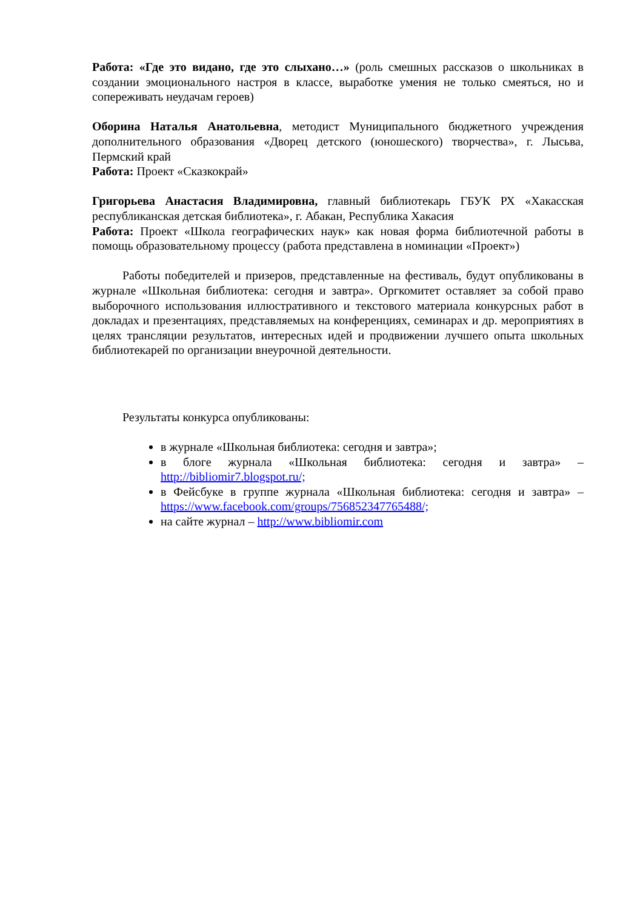Работа: «Где это видано, где это слыхано…» (роль смешных рассказов о школьниках в создании эмоционального настроя в классе, выработке умения не только смеяться, но и сопереживать неудачам героев)
Оборина Наталья Анатольевна, методист Муниципального бюджетного учреждения дополнительного образования «Дворец детского (юношеского) творчества», г. Лысьва, Пермский край
Работа: Проект «Сказкокрай»
Григорьева Анастасия Владимировна, главный библиотекарь ГБУК РХ «Хакасская республиканская детская библиотека», г. Абакан, Республика Хакасия
Работа: Проект «Школа географических наук» как новая форма библиотечной работы в помощь образовательному процессу (работа представлена в номинации «Проект»)
Работы победителей и призеров, представленные на фестиваль, будут опубликованы в журнале «Школьная библиотека: сегодня и завтра». Оргкомитет оставляет за собой право выборочного использования иллюстративного и текстового материала конкурсных работ в докладах и презентациях, представляемых на конференциях, семинарах и др. мероприятиях в целях трансляции результатов, интересных идей и продвижении лучшего опыта школьных библиотекарей по организации внеурочной деятельности.
Результаты конкурса опубликованы:
в журнале «Школьная библиотека: сегодня и завтра»;
в блоге журнала «Школьная библиотека: сегодня и завтра» – http://bibliomir7.blogspot.ru/;
в Фейсбуке в группе журнала «Школьная библиотека: сегодня и завтра» – https://www.facebook.com/groups/756852347765488/;
на сайте журнал – http://www.bibliomir.com